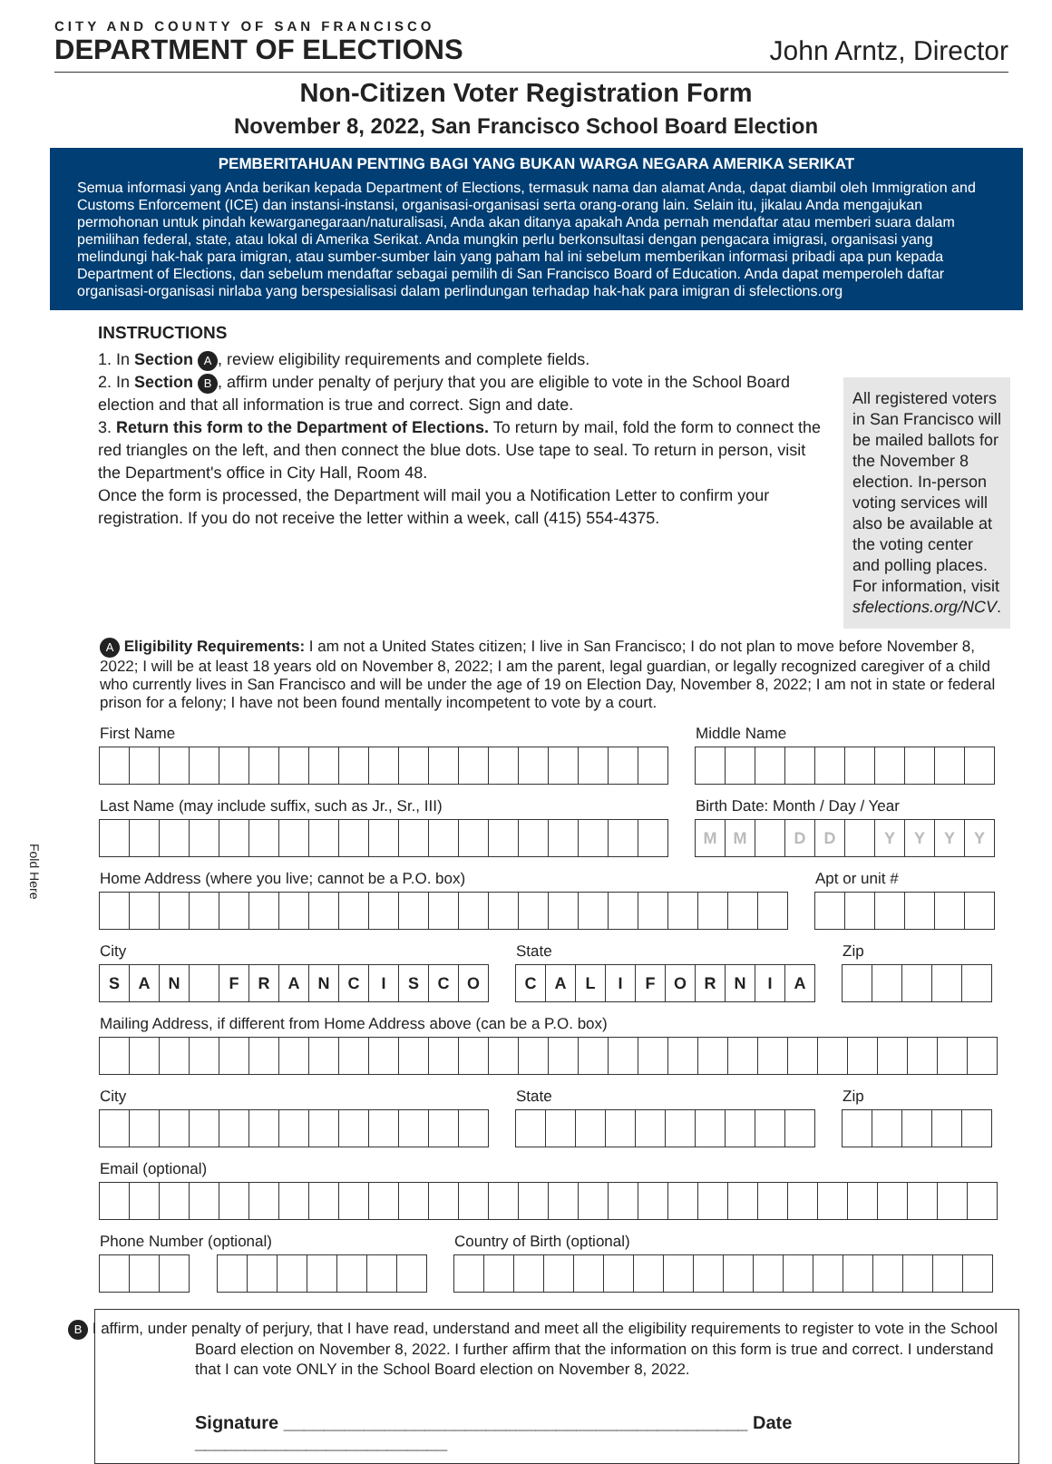CITY AND COUNTY OF SAN FRANCISCO
DEPARTMENT OF ELECTIONS
John Arntz, Director
Non-Citizen Voter Registration Form
November 8, 2022, San Francisco School Board Election
PEMBERITAHUAN PENTING BAGI YANG BUKAN WARGA NEGARA AMERIKA SERIKAT
Semua informasi yang Anda berikan kepada Department of Elections, termasuk nama dan alamat Anda, dapat diambil oleh Immigration and Customs Enforcement (ICE) dan instansi-instansi, organisasi-organisasi serta orang-orang lain. Selain itu, jikalau Anda mengajukan permohonan untuk pindah kewarganegaraan/naturalisasi, Anda akan ditanya apakah Anda pernah mendaftar atau memberi suara dalam pemilihan federal, state, atau lokal di Amerika Serikat. Anda mungkin perlu berkonsultasi dengan pengacara imigrasi, organisasi yang melindungi hak-hak para imigran, atau sumber-sumber lain yang paham hal ini sebelum memberikan informasi pribadi apa pun kepada Department of Elections, dan sebelum mendaftar sebagai pemilih di San Francisco Board of Education. Anda dapat memperoleh daftar organisasi-organisasi nirlaba yang berspesialisasi dalam perlindungan terhadap hak-hak para imigran di sfelections.org
INSTRUCTIONS
1. In Section A, review eligibility requirements and complete fields.
2. In Section B, affirm under penalty of perjury that you are eligible to vote in the School Board election and that all information is true and correct. Sign and date.
3. Return this form to the Department of Elections. To return by mail, fold the form to connect the red triangles on the left, and then connect the blue dots. Use tape to seal. To return in person, visit the Department's office in City Hall, Room 48.
Once the form is processed, the Department will mail you a Notification Letter to confirm your registration. If you do not receive the letter within a week, call (415) 554-4375.
All registered voters in San Francisco will be mailed ballots for the November 8 election. In-person voting services will also be available at the voting center and polling places. For information, visit sfelections.org/NCV.
A Eligibility Requirements: I am not a United States citizen; I live in San Francisco; I do not plan to move before November 8, 2022; I will be at least 18 years old on November 8, 2022; I am the parent, legal guardian, or legally recognized caregiver of a child who currently lives in San Francisco and will be under the age of 19 on Election Day, November 8, 2022; I am not in state or federal prison for a felony; I have not been found mentally incompetent to vote by a court.
First Name Middle Name
Last Name (may include suffix, such as Jr., Sr., III)
Birth Date: Month / Day / Year
M M D D YYYY
Home Address (where you live; cannot be a P.O. box)
Apt or unit #
City
SAN FRANCISCO
State
CALIFORNIA
Zip
Mailing Address, if different from Home Address above (can be a P.O. box)
City State Zip
Email (optional)
Phone Number (optional) Country of Birth (optional)
B I affirm, under penalty of perjury, that I have read, understand and meet all the eligibility requirements to register to vote in the School Board election on November 8, 2022. I further affirm that the information on this form is true and correct. I understand that I can vote ONLY in the School Board election on November 8, 2022.
Signature ______________________________________________ Date _________________________
Fold Here